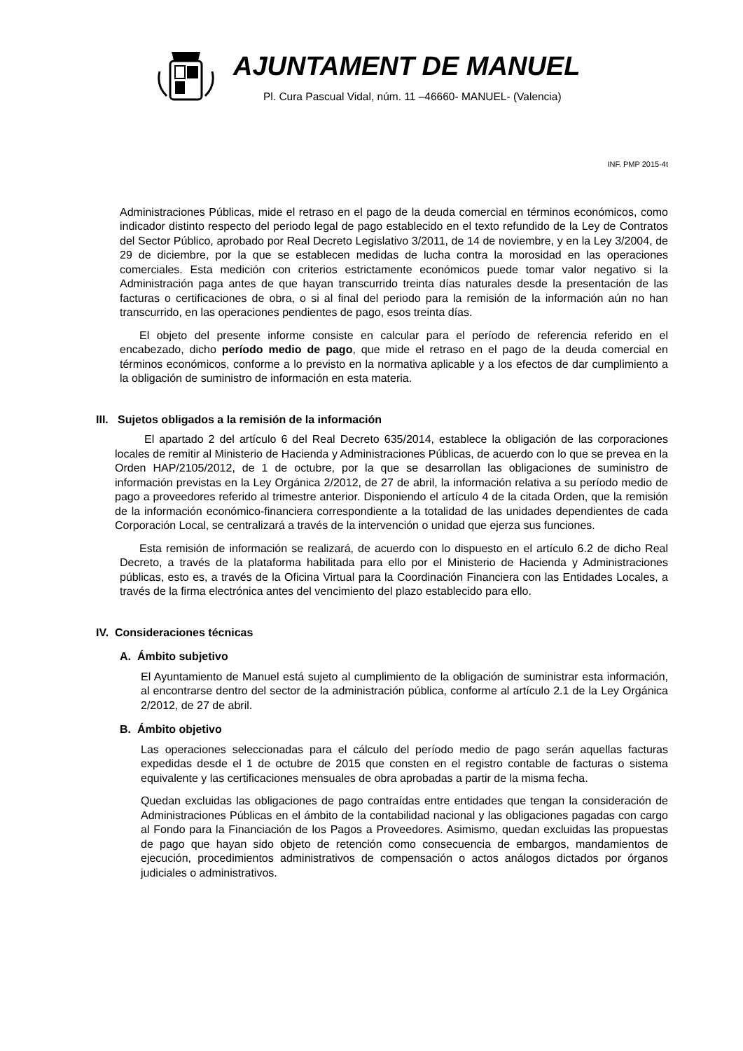AJUNTAMENT DE MANUEL
Pl. Cura Pascual Vidal, núm. 11 –46660- MANUEL- (Valencia)
INF. PMP 2015-4t
Administraciones Públicas, mide el retraso en el pago de la deuda comercial en términos económicos, como indicador distinto respecto del periodo legal de pago establecido en el texto refundido de la Ley de Contratos del Sector Público, aprobado por Real Decreto Legislativo 3/2011, de 14 de noviembre, y en la Ley 3/2004, de 29 de diciembre, por la que se establecen medidas de lucha contra la morosidad en las operaciones comerciales. Esta medición con criterios estrictamente económicos puede tomar valor negativo si la Administración paga antes de que hayan transcurrido treinta días naturales desde la presentación de las facturas o certificaciones de obra, o si al final del periodo para la remisión de la información aún no han transcurrido, en las operaciones pendientes de pago, esos treinta días.
El objeto del presente informe consiste en calcular para el período de referencia referido en el encabezado, dicho período medio de pago, que mide el retraso en el pago de la deuda comercial en términos económicos, conforme a lo previsto en la normativa aplicable y a los efectos de dar cumplimiento a la obligación de suministro de información en esta materia.
III. Sujetos obligados a la remisión de la información
El apartado 2 del artículo 6 del Real Decreto 635/2014, establece la obligación de las corporaciones locales de remitir al Ministerio de Hacienda y Administraciones Públicas, de acuerdo con lo que se prevea en la Orden HAP/2105/2012, de 1 de octubre, por la que se desarrollan las obligaciones de suministro de información previstas en la Ley Orgánica 2/2012, de 27 de abril, la información relativa a su período medio de pago a proveedores referido al trimestre anterior. Disponiendo el artículo 4 de la citada Orden, que la remisión de la información económico-financiera correspondiente a la totalidad de las unidades dependientes de cada Corporación Local, se centralizará a través de la intervención o unidad que ejerza sus funciones.
Esta remisión de información se realizará, de acuerdo con lo dispuesto en el artículo 6.2 de dicho Real Decreto, a través de la plataforma habilitada para ello por el Ministerio de Hacienda y Administraciones públicas, esto es, a través de la Oficina Virtual para la Coordinación Financiera con las Entidades Locales, a través de la firma electrónica antes del vencimiento del plazo establecido para ello.
IV. Consideraciones técnicas
A. Ámbito subjetivo
El Ayuntamiento de Manuel está sujeto al cumplimiento de la obligación de suministrar esta información, al encontrarse dentro del sector de la administración pública, conforme al artículo 2.1 de la Ley Orgánica 2/2012, de 27 de abril.
B. Ámbito objetivo
Las operaciones seleccionadas para el cálculo del período medio de pago serán aquellas facturas expedidas desde el 1 de octubre de 2015 que consten en el registro contable de facturas o sistema equivalente y las certificaciones mensuales de obra aprobadas a partir de la misma fecha.
Quedan excluidas las obligaciones de pago contraídas entre entidades que tengan la consideración de Administraciones Públicas en el ámbito de la contabilidad nacional y las obligaciones pagadas con cargo al Fondo para la Financiación de los Pagos a Proveedores. Asimismo, quedan excluidas las propuestas de pago que hayan sido objeto de retención como consecuencia de embargos, mandamientos de ejecución, procedimientos administrativos de compensación o actos análogos dictados por órganos judiciales o administrativos.